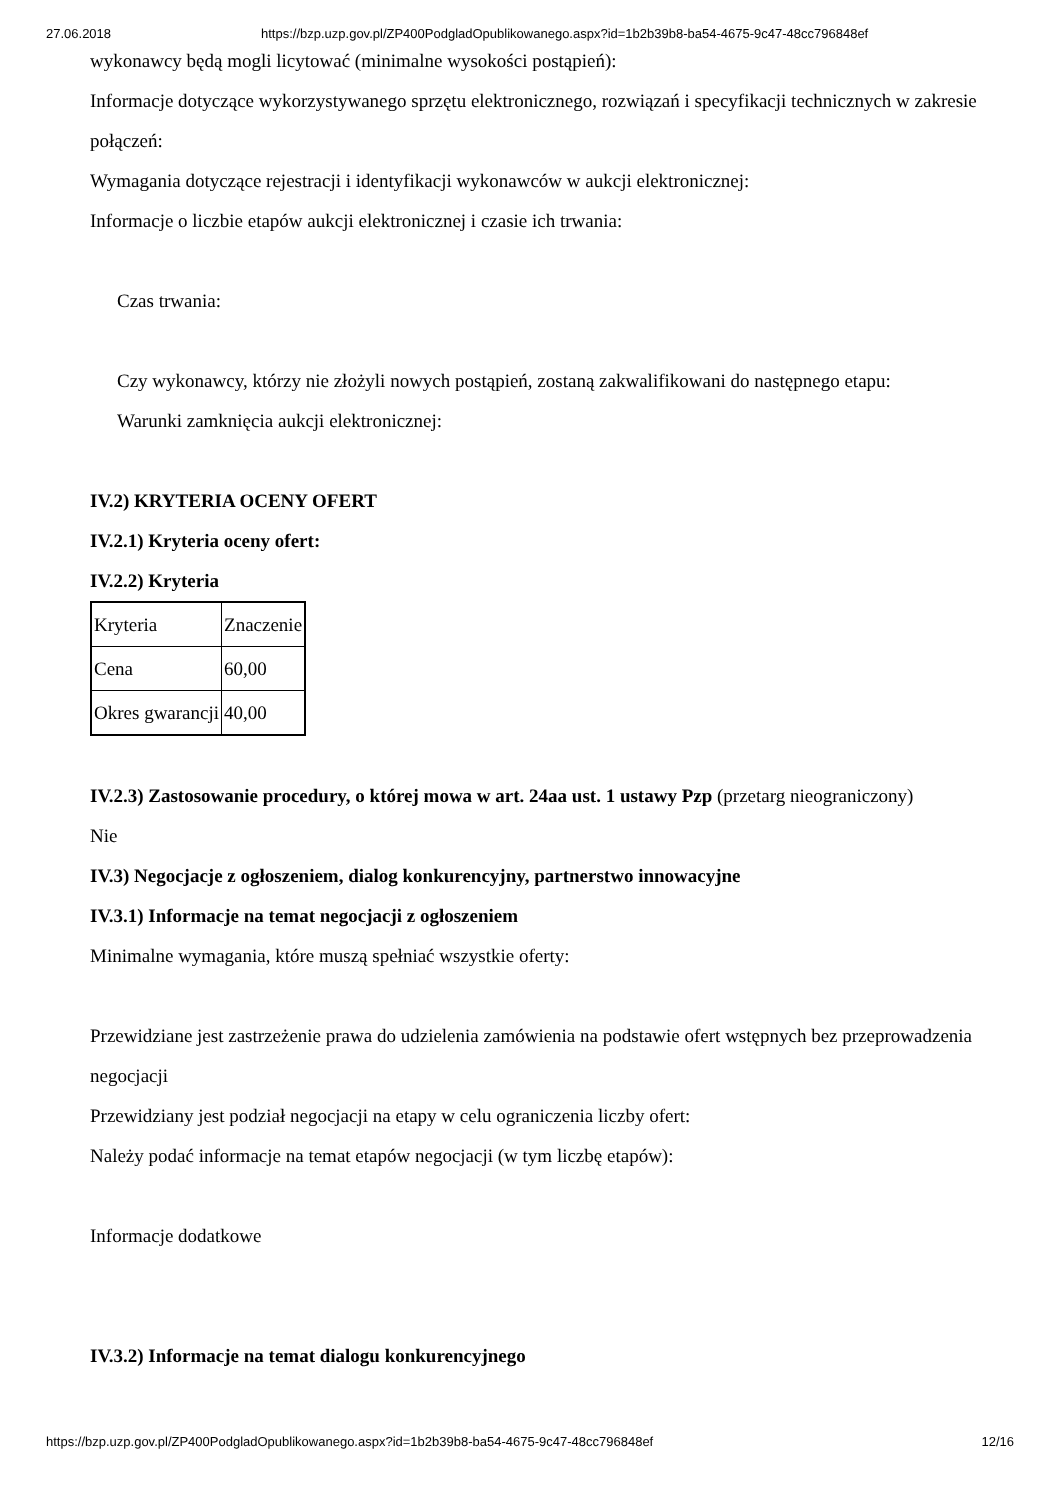27.06.2018 https://bzp.uzp.gov.pl/ZP400PodgladOpublikowanego.aspx?id=1b2b39b8-ba54-4675-9c47-48cc796848ef
wykonawcy będą mogli licytować (minimalne wysokości postąpień):
Informacje dotyczące wykorzystywanego sprzętu elektronicznego, rozwiązań i specyfikacji technicznych w zakresie połączeń:
Wymagania dotyczące rejestracji i identyfikacji wykonawców w aukcji elektronicznej:
Informacje o liczbie etapów aukcji elektronicznej i czasie ich trwania:
Czas trwania:
Czy wykonawcy, którzy nie złożyli nowych postąpień, zostaną zakwalifikowani do następnego etapu:
Warunki zamknięcia aukcji elektronicznej:
IV.2) KRYTERIA OCENY OFERT
IV.2.1) Kryteria oceny ofert:
IV.2.2) Kryteria
| Kryteria | Znaczenie |
| Cena | 60,00 |
| Okres gwarancji | 40,00 |
IV.2.3) Zastosowanie procedury, o której mowa w art. 24aa ust. 1 ustawy Pzp (przetarg nieograniczony)
Nie
IV.3) Negocjacje z ogłoszeniem, dialog konkurencyjny, partnerstwo innowacyjne
IV.3.1) Informacje na temat negocjacji z ogłoszeniem
Minimalne wymagania, które muszą spełniać wszystkie oferty:
Przewidziane jest zastrzeżenie prawa do udzielenia zamówienia na podstawie ofert wstępnych bez przeprowadzenia negocjacji
Przewidziany jest podział negocjacji na etapy w celu ograniczenia liczby ofert:
Należy podać informacje na temat etapów negocjacji (w tym liczbę etapów):
Informacje dodatkowe
IV.3.2) Informacje na temat dialogu konkurencyjnego
https://bzp.uzp.gov.pl/ZP400PodgladOpublikowanego.aspx?id=1b2b39b8-ba54-4675-9c47-48cc796848ef 12/16